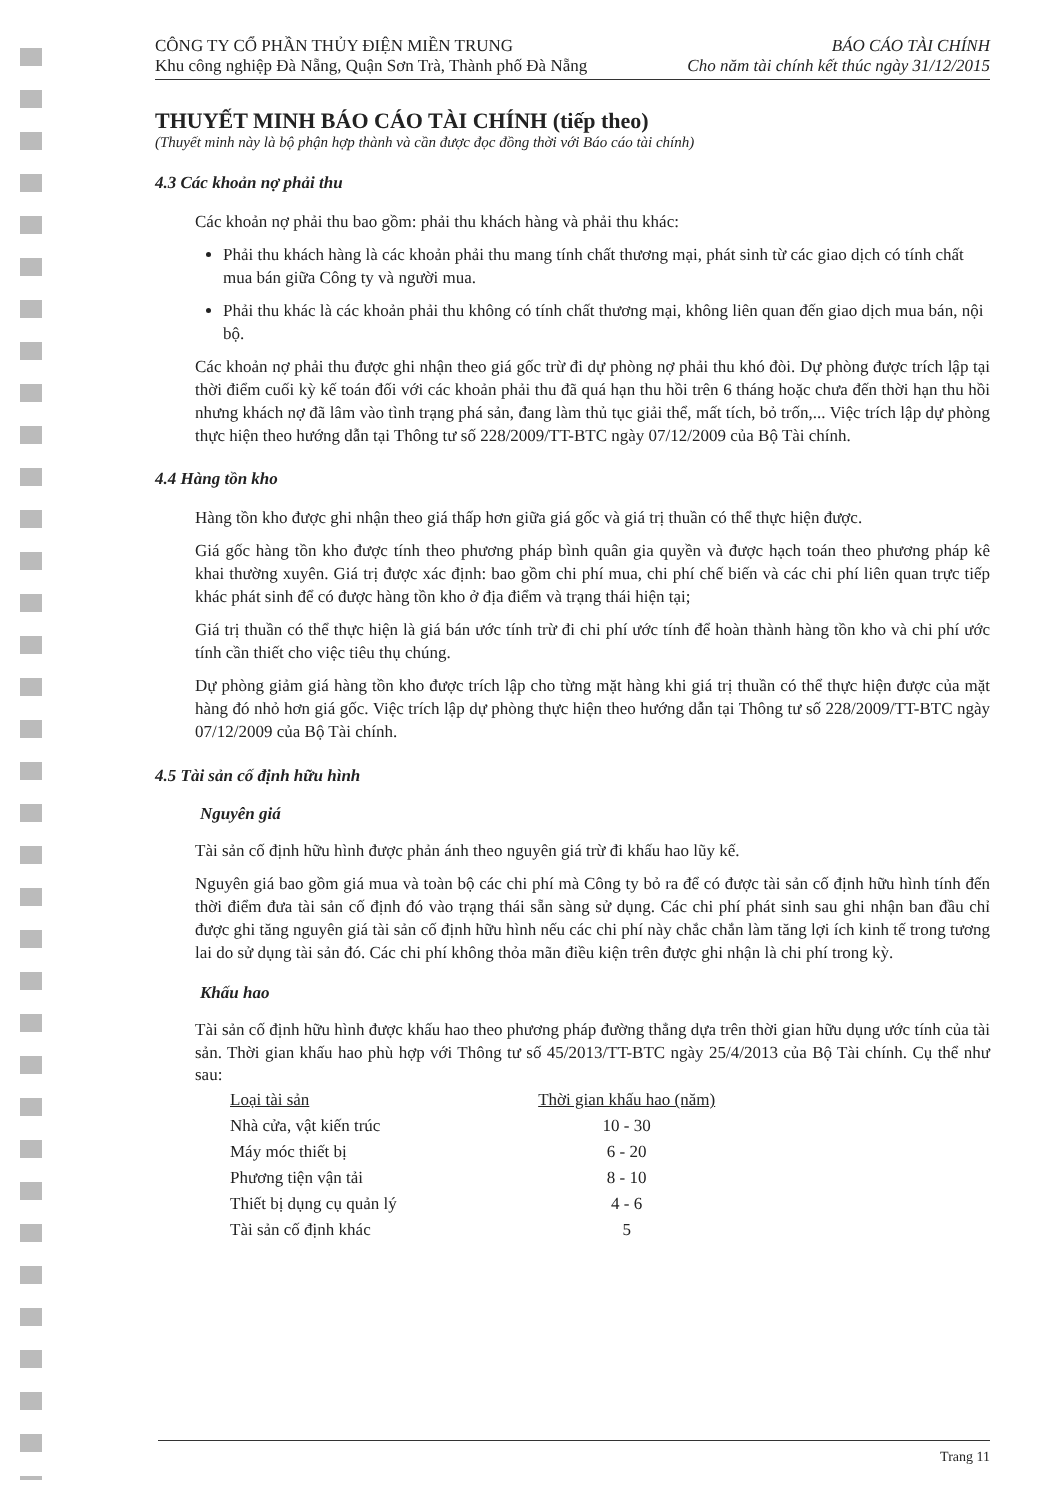CÔNG TY CỔ PHẦN THỦY ĐIỆN MIỀN TRUNG
Khu công nghiệp Đà Nẵng, Quận Sơn Trà, Thành phố Đà Nẵng
BÁO CÁO TÀI CHÍNH
Cho năm tài chính kết thúc ngày 31/12/2015
THUYẾT MINH BÁO CÁO TÀI CHÍNH (tiếp theo)
(Thuyết minh này là bộ phận hợp thành và cần được đọc đồng thời với Báo cáo tài chính)
4.3 Các khoản nợ phải thu
Các khoản nợ phải thu bao gồm: phải thu khách hàng và phải thu khác:
Phải thu khách hàng là các khoản phải thu mang tính chất thương mại, phát sinh từ các giao dịch có tính chất mua bán giữa Công ty và người mua.
Phải thu khác là các khoản phải thu không có tính chất thương mại, không liên quan đến giao dịch mua bán, nội bộ.
Các khoản nợ phải thu được ghi nhận theo giá gốc trừ đi dự phòng nợ phải thu khó đòi. Dự phòng được trích lập tại thời điểm cuối kỳ kế toán đối với các khoản phải thu đã quá hạn thu hồi trên 6 tháng hoặc chưa đến thời hạn thu hồi nhưng khách nợ đã lâm vào tình trạng phá sản, đang làm thủ tục giải thể, mất tích, bỏ trốn,... Việc trích lập dự phòng thực hiện theo hướng dẫn tại Thông tư số 228/2009/TT-BTC ngày 07/12/2009 của Bộ Tài chính.
4.4 Hàng tồn kho
Hàng tồn kho được ghi nhận theo giá thấp hơn giữa giá gốc và giá trị thuần có thể thực hiện được.
Giá gốc hàng tồn kho được tính theo phương pháp bình quân gia quyền và được hạch toán theo phương pháp kê khai thường xuyên. Giá trị được xác định: bao gồm chi phí mua, chi phí chế biến và các chi phí liên quan trực tiếp khác phát sinh để có được hàng tồn kho ở địa điểm và trạng thái hiện tại;
Giá trị thuần có thể thực hiện là giá bán ước tính trừ đi chi phí ước tính để hoàn thành hàng tồn kho và chi phí ước tính cần thiết cho việc tiêu thụ chúng.
Dự phòng giảm giá hàng tồn kho được trích lập cho từng mặt hàng khi giá trị thuần có thể thực hiện được của mặt hàng đó nhỏ hơn giá gốc. Việc trích lập dự phòng thực hiện theo hướng dẫn tại Thông tư số 228/2009/TT-BTC ngày 07/12/2009 của Bộ Tài chính.
4.5 Tài sản cố định hữu hình
Nguyên giá
Tài sản cố định hữu hình được phản ánh theo nguyên giá trừ đi khấu hao lũy kế.
Nguyên giá bao gồm giá mua và toàn bộ các chi phí mà Công ty bỏ ra để có được tài sản cố định hữu hình tính đến thời điểm đưa tài sản cố định đó vào trạng thái sẵn sàng sử dụng. Các chi phí phát sinh sau ghi nhận ban đầu chỉ được ghi tăng nguyên giá tài sản cố định hữu hình nếu các chi phí này chắc chắn làm tăng lợi ích kinh tế trong tương lai do sử dụng tài sản đó. Các chi phí không thỏa mãn điều kiện trên được ghi nhận là chi phí trong kỳ.
Khấu hao
Tài sản cố định hữu hình được khấu hao theo phương pháp đường thẳng dựa trên thời gian hữu dụng ước tính của tài sản. Thời gian khấu hao phù hợp với Thông tư số 45/2013/TT-BTC ngày 25/4/2013 của Bộ Tài chính. Cụ thể như sau:
| Loại tài sản | Thời gian khấu hao (năm) |
| --- | --- |
| Nhà cửa, vật kiến trúc | 10 - 30 |
| Máy móc thiết bị | 6 - 20 |
| Phương tiện vận tải | 8 - 10 |
| Thiết bị dụng cụ quản lý | 4 - 6 |
| Tài sản cố định khác | 5 |
Trang 11